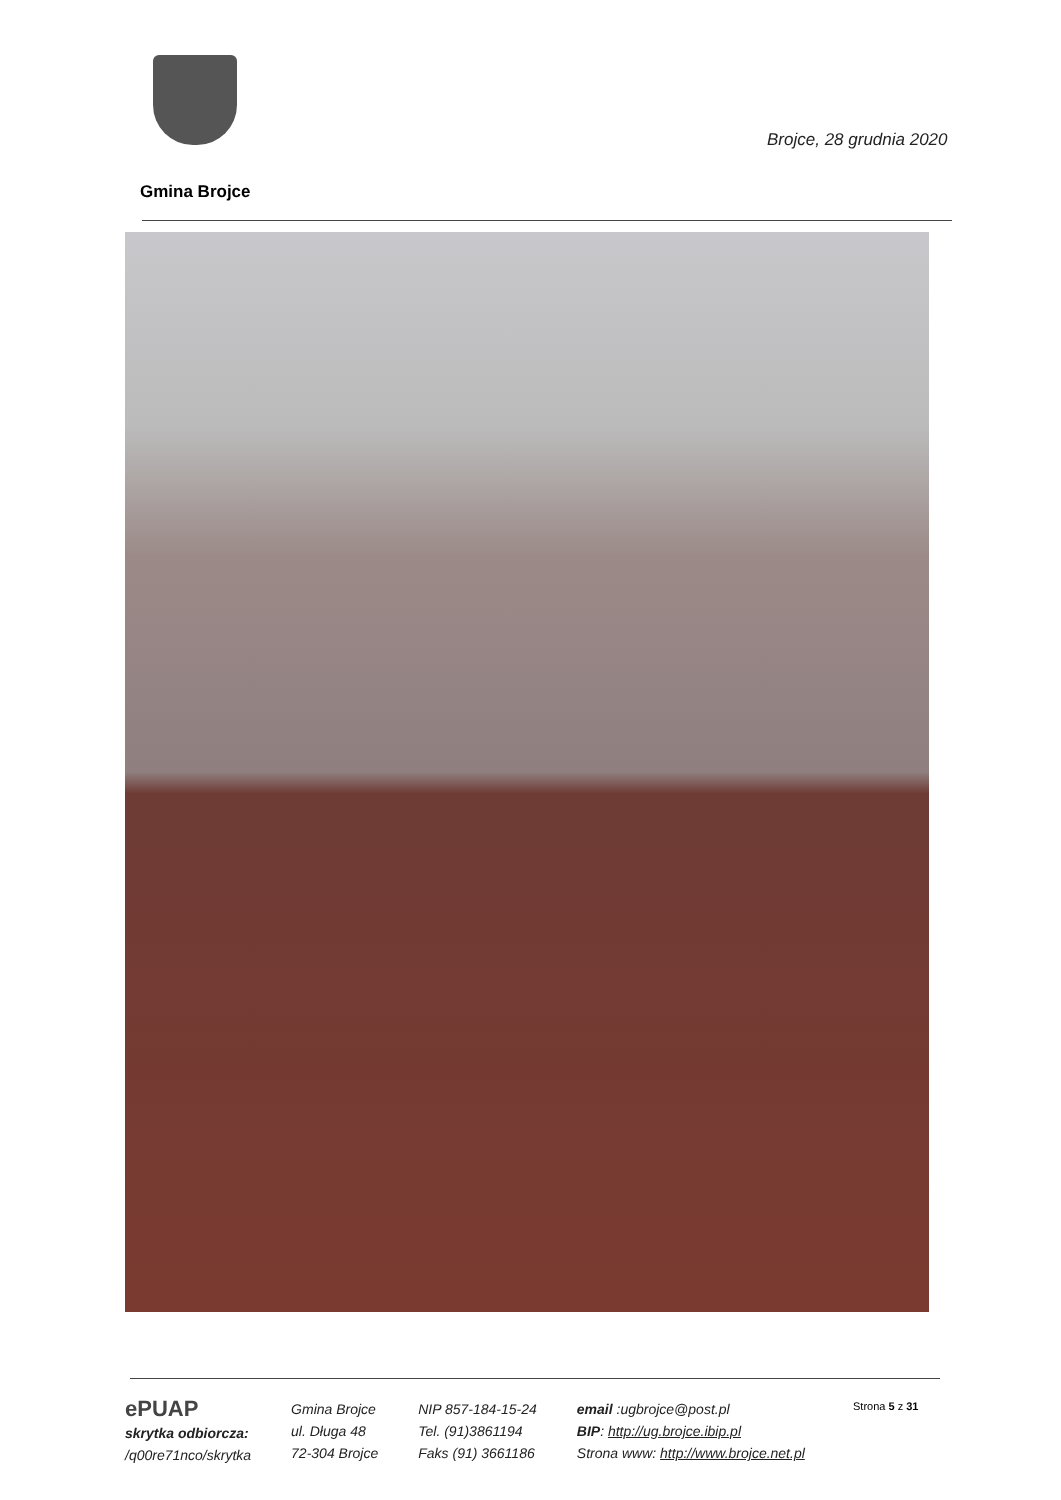Brojce, 28 grudnia 2020
Gmina Brojce
ePUAP
skrytka odbiorcza:
/q00re71nco/skrytka
Gmina Brojce
ul. Długa 48
72-304 Brojce
NIP 857-184-15-24
Tel. (91)3861194
Faks (91) 3661186
email :ugbrojce@post.pl
BIP: http://ug.brojce.ibip.pl
Strona www: http://www.brojce.net.pl
Strona 5 z 31